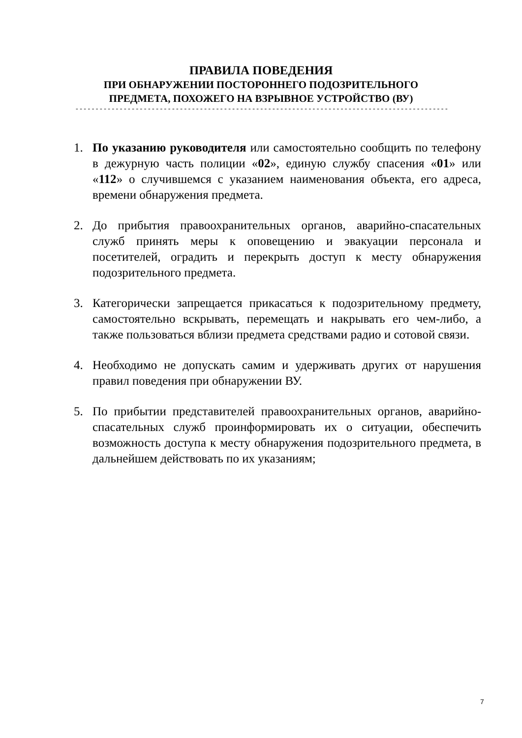ПРАВИЛА ПОВЕДЕНИЯ
ПРИ ОБНАРУЖЕНИИ ПОСТОРОННЕГО ПОДОЗРИТЕЛЬНОГО
ПРЕДМЕТА, ПОХОЖЕГО НА ВЗРЫВНОЕ УСТРОЙСТВО (ВУ)
- - - - - - - - - - - - - - - - - - - - - - - - - - - - - - - - - - - - - - - - - - - - - - - - - - - - - - - - - - - - - - - - - - - - - - - - - - - - - - - - - - - - - - - - - - - - -
1. По указанию руководителя или самостоятельно сообщить по телефону в дежурную часть полиции «02», единую службу спасения «01» или «112» о случившемся с указанием наименования объекта, его адреса, времени обнаружения предмета.
2. До прибытия правоохранительных органов, аварийно-спасательных служб принять меры к оповещению и эвакуации персонала и посетителей, оградить и перекрыть доступ к месту обнаружения подозрительного предмета.
3. Категорически запрещается прикасаться к подозрительному предмету, самостоятельно вскрывать, перемещать и накрывать его чем-либо, а также пользоваться вблизи предмета средствами радио и сотовой связи.
4. Необходимо не допускать самим и удерживать других от нарушения правил поведения при обнаружении ВУ.
5. По прибытии представителей правоохранительных органов, аварийно-спасательных служб проинформировать их о ситуации, обеспечить возможность доступа к месту обнаружения подозрительного предмета, в дальнейшем действовать по их указаниям;
7